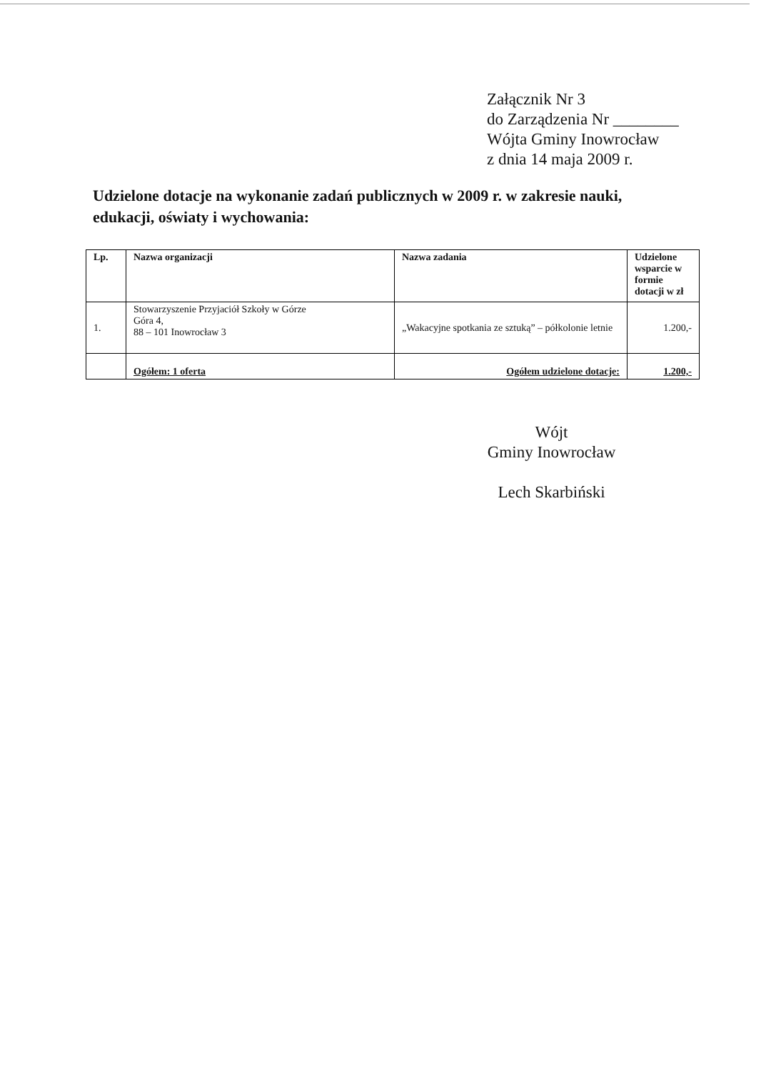Załącznik Nr 3
do Zarządzenia Nr ________
Wójta Gminy Inowrocław
z dnia 14 maja 2009 r.
Udzielone dotacje na wykonanie zadań publicznych w 2009 r. w zakresie nauki, edukacji, oświaty i wychowania:
| Lp. | Nazwa organizacji | Nazwa zadania | Udzielone wsparcie w formie dotacji w zł |
| --- | --- | --- | --- |
| 1. | Stowarzyszenie Przyjaciół Szkoły w Górze Góra 4, 88 – 101 Inowrocław 3 | „Wakacyjne spotkania ze sztuką” – półkolonie letnie | 1.200,- |
| | Ogółem: 1 oferta | Ogółem udzielone dotacje: | 1.200,- |
Wójt
Gminy Inowrocław
Lech Skarbiński